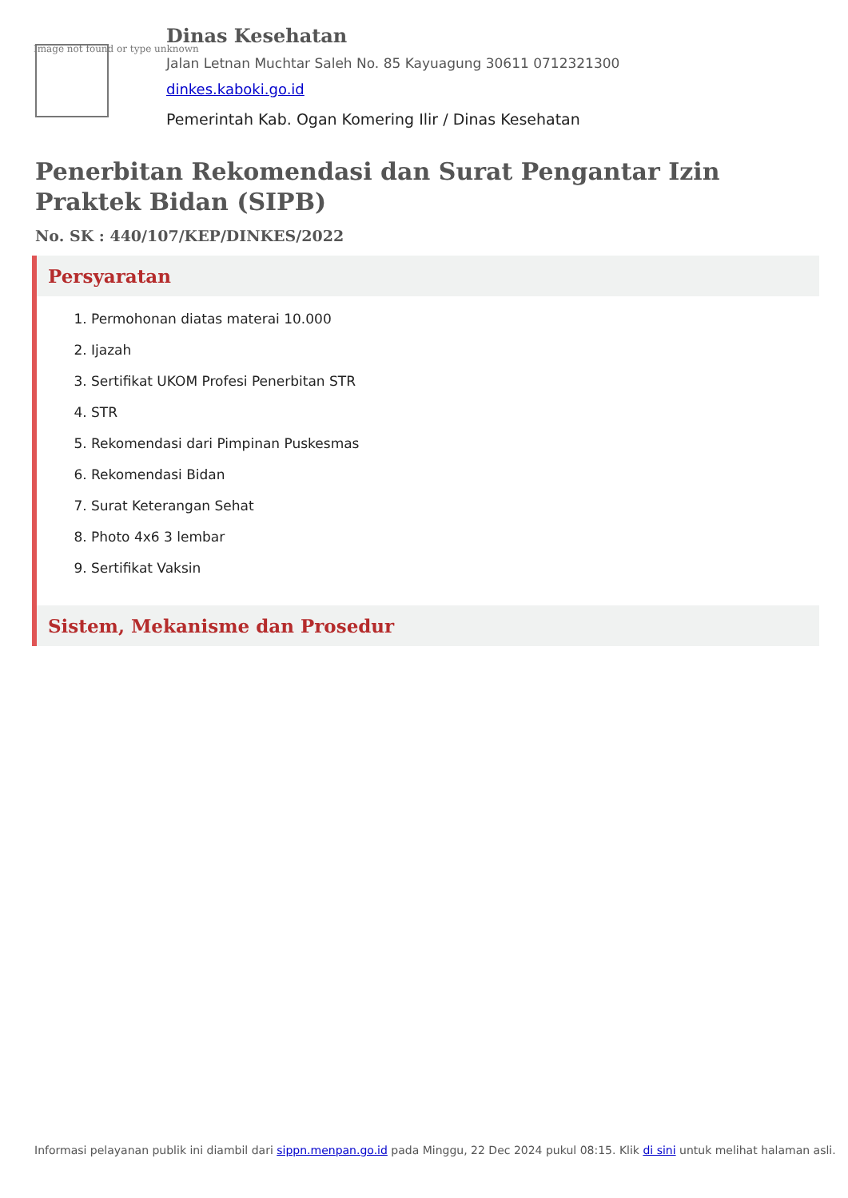Image not found or type unknown
Dinas Kesehatan
Jalan Letnan Muchtar Saleh No. 85 Kayuagung 30611 0712321300
dinkes.kaboki.go.id
Pemerintah Kab. Ogan Komering Ilir / Dinas Kesehatan
Penerbitan Rekomendasi dan Surat Pengantar Izin Praktek Bidan (SIPB)
No. SK : 440/107/KEP/DINKES/2022
Persyaratan
1. Permohonan diatas materai 10.000
2. Ijazah
3. Sertifikat UKOM Profesi Penerbitan STR
4. STR
5. Rekomendasi dari Pimpinan Puskesmas
6. Rekomendasi Bidan
7. Surat Keterangan Sehat
8. Photo 4x6 3 lembar
9. Sertifikat Vaksin
Sistem, Mekanisme dan Prosedur
Informasi pelayanan publik ini diambil dari sippn.menpan.go.id pada Minggu, 22 Dec 2024 pukul 08:15. Klik di sini untuk melihat halaman asli.